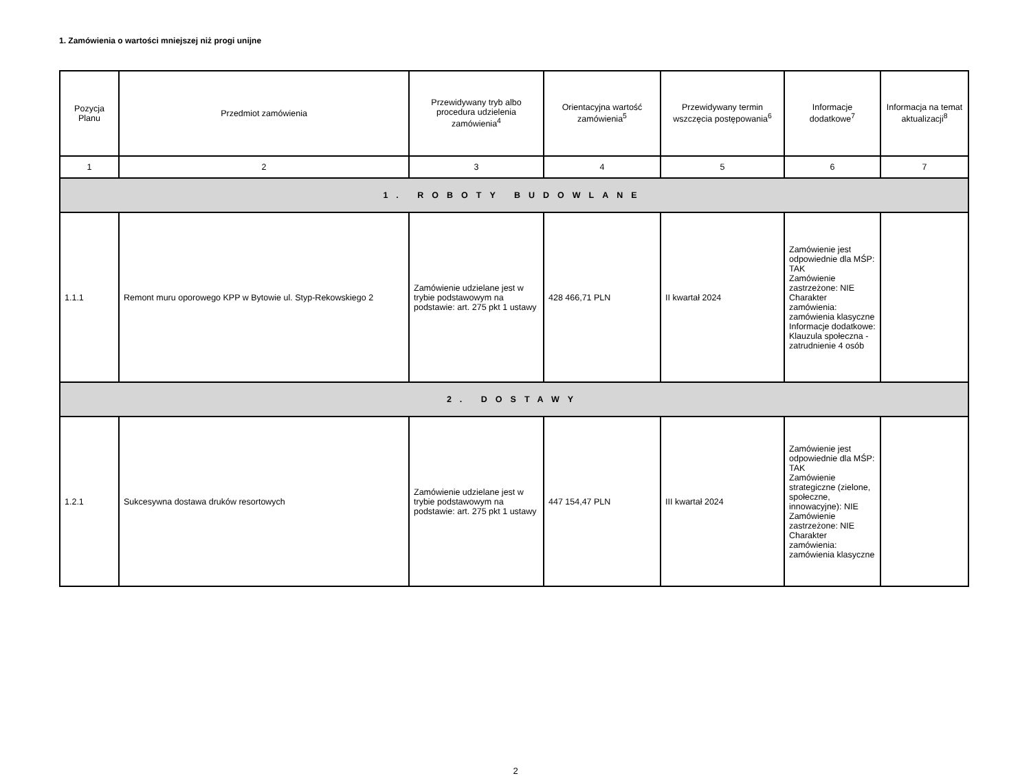1. Zamówienia o wartości mniejszej niż progi unijne
| Pozycja Planu | Przedmiot zamówienia | Przewidywany tryb albo procedura udzielenia zamówienia<sup>4</sup> | Orientacyjna wartość zamówienia<sup>5</sup> | Przewidywany termin wszczęcia postępowania<sup>6</sup> | Informacje dodatkowe<sup>7</sup> | Informacja na temat aktualizacji<sup>8</sup> |
| --- | --- | --- | --- | --- | --- | --- |
| 1 | 2 | 3 | 4 | 5 | 6 | 7 |
| 1. ROBOTY BUDOWLANE | | | | | | |
| 1.1.1 | Remont muru oporowego KPP w Bytowie ul. Styp-Rekowskiego 2 | Zamówienie udzielane jest w trybie podstawowym na podstawie: art. 275 pkt 1 ustawy | 428 466,71 PLN | II kwartał 2024 | Zamówienie jest odpowiednie dla MŚP: TAK Zamówienie zastrzeżone: NIE Charakter zamówienia: zamówienia klasyczne Informacje dodatkowe: Klauzula społeczna - zatrudnienie 4 osób | |
| 2. DOSTAWY | | | | | | |
| 1.2.1 | Sukcesywna dostawa druków resortowych | Zamówienie udzielane jest w trybie podstawowym na podstawie: art. 275 pkt 1 ustawy | 447 154,47 PLN | III kwartał 2024 | Zamówienie jest odpowiednie dla MŚP: TAK Zamówienie strategiczne (zielone, społeczne, innowacyjne): NIE Zamówienie zastrzeżone: NIE Charakter zamówienia: zamówienia klasyczne | |
2